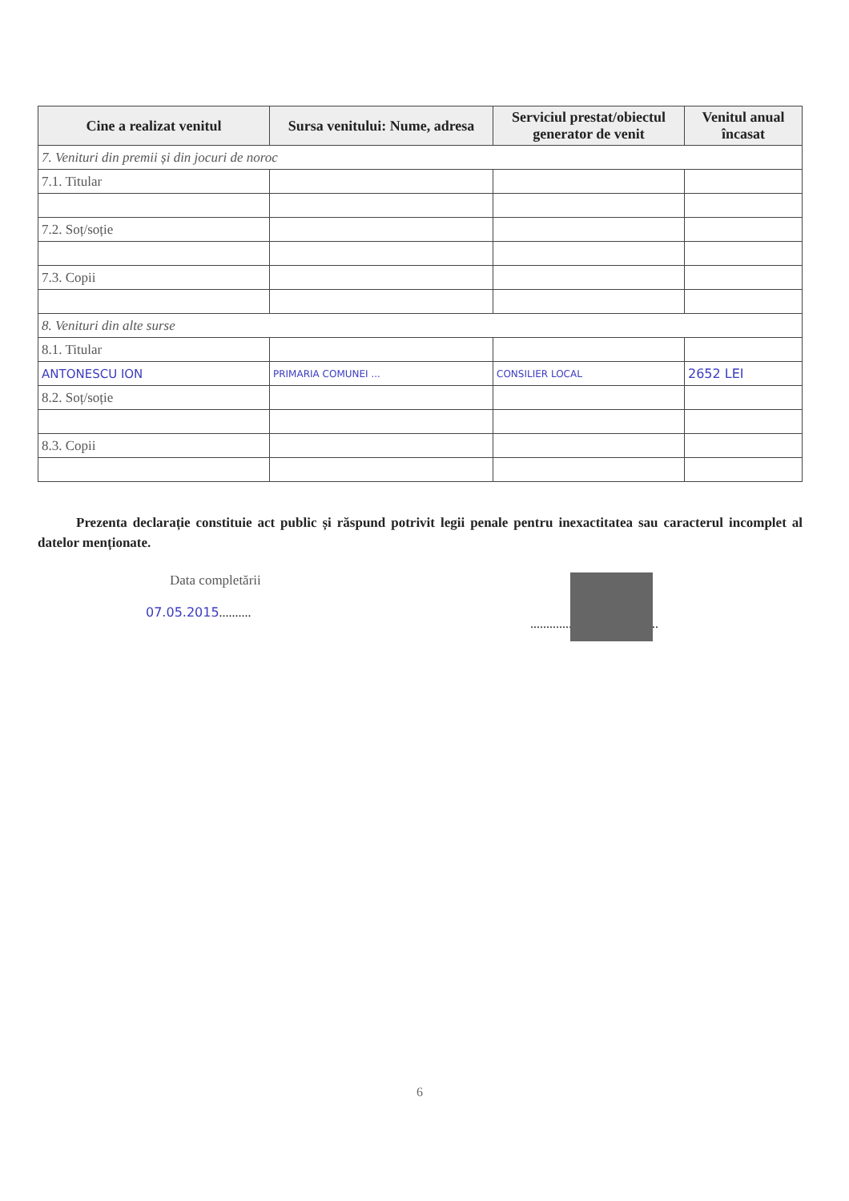| Cine a realizat venitul | Sursa venitului: Nume, adresa | Serviciul prestat/obiectul generator de venit | Venitul anual încasat |
| --- | --- | --- | --- |
| 7. Venituri din premii și din jocuri de noroc | | | |
| 7.1. Titular | | | |
| 7.2. Soț/soție | | | |
| 7.3. Copii | | | |
| 8. Venituri din alte surse | | | |
| 8.1. Titular | | | |
| ANTONESCU ION | PRIMARIA COMUNEI ... | CONSILIER LOCAL | 2652 LEI |
| 8.2. Soț/soție | | | |
| 8.3. Copii | | | |
Prezenta declarație constituie act public și răspund potrivit legii penale pentru inexactitatea sau caracterul incomplet al datelor menționate.
Data completării
07.05.2015..........
........................................
6